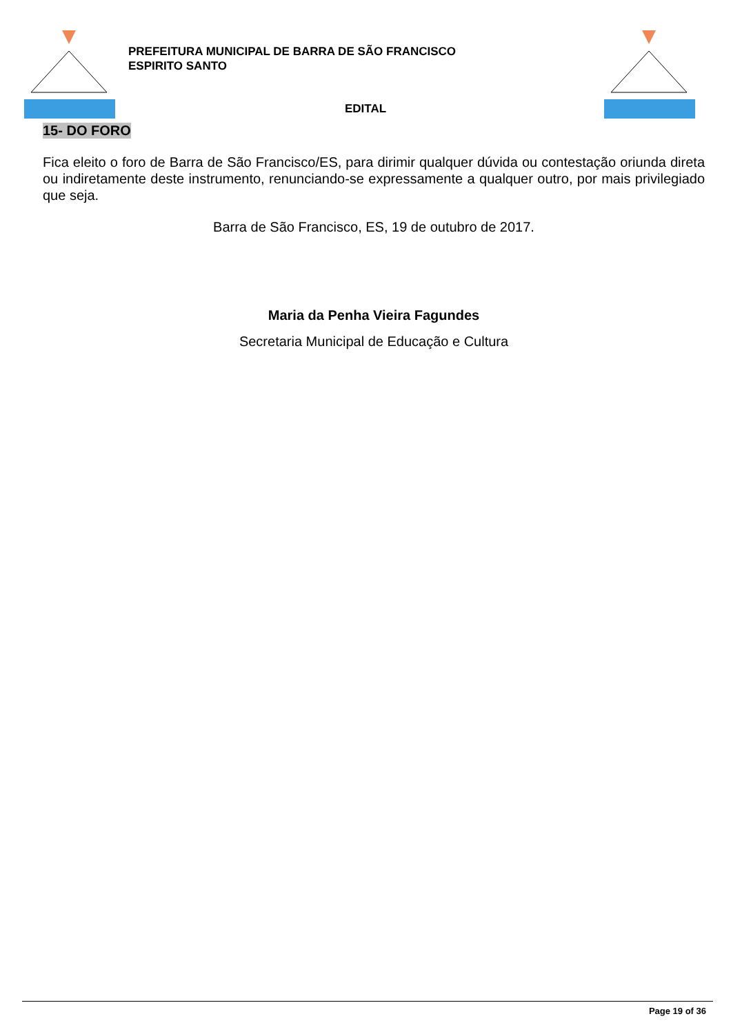PREFEITURA MUNICIPAL DE BARRA DE SÃO FRANCISCO
ESPIRITO SANTO
EDITAL
15- DO FORO
Fica eleito o foro de Barra de São Francisco/ES, para dirimir qualquer dúvida ou contestação oriunda direta ou indiretamente deste instrumento, renunciando-se expressamente a qualquer outro, por mais privilegiado que seja.
Barra de São Francisco, ES, 19 de outubro de 2017.
Maria da Penha Vieira Fagundes
Secretaria Municipal de Educação e Cultura
Page 19 of 36